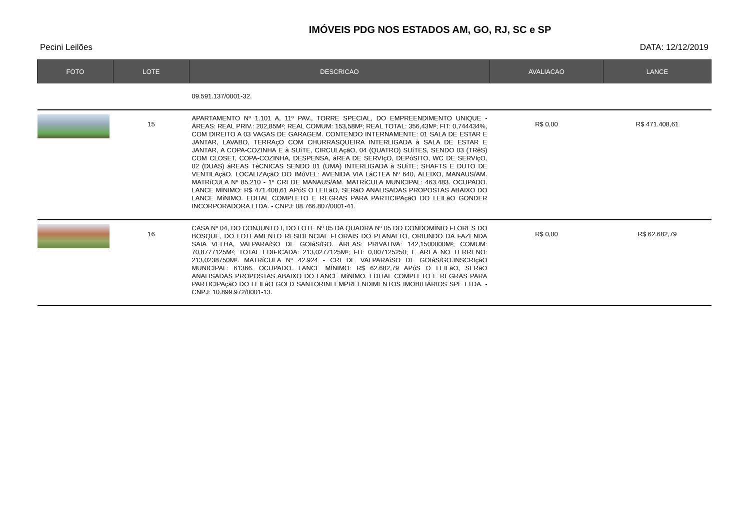IMÓVEIS PDG NOS ESTADOS AM, GO, RJ, SC e SP
Pecini Leilões DATA: 12/12/2019
| FOTO | LOTE | DESCRICAO | AVALIACAO | LANCE |
| --- | --- | --- | --- | --- |
| | | 09.591.137/0001-32. | | |
| | 15 | APARTAMENTO Nº 1.101 A, 11º PAV., TORRE SPECIAL, DO EMPREENDIMENTO UNIQUE - ÁREAS: REAL PRIV.: 202,85M²; REAL COMUM: 153,58M²; REAL TOTAL: 356,43M²; FIT: 0,744434%, COM DIREITO A 03 VAGAS DE GARAGEM. CONTENDO INTERNAMENTE: 01 SALA DE ESTAR E JANTAR, LAVABO, TERRAçO COM CHURRASQUEIRA INTERLIGADA à SALA DE ESTAR E JANTAR, A COPA-COZINHA E à SUíTE, CIRCULAçãO, 04 (QUATRO) SUíTES, SENDO 03 (TRêS) COM CLOSET, COPA-COZINHA, DESPENSA, áREA DE SERVIçO, DEPóSITO, WC DE SERVIçO, 02 (DUAS) áREAS TéCNICAS SENDO 01 (UMA) INTERLIGADA à SUíTE; SHAFTS E DUTO DE VENTILAçãO. LOCALIZAçãO DO IMóVEL: AVENIDA VIA LáCTEA Nº 640, ALEIXO, MANAUS/AM. MATRíCULA Nº 85.210 - 1º CRI DE MANAUS/AM. MATRíCULA MUNICIPAL: 463.483. OCUPADO. LANCE MÍNIMO: R$ 471.408,61 APóS O LEILãO, SERãO ANALISADAS PROPOSTAS ABAIXO DO LANCE MíNIMO. EDITAL COMPLETO E REGRAS PARA PARTICIPAçãO DO LEILãO GONDER INCORPORADORA LTDA. - CNPJ: 08.766.807/0001-41. | R$ 0,00 | R$ 471.408,61 |
| | 16 | CASA Nº 04, DO CONJUNTO I, DO LOTE Nº 05 DA QUADRA Nº 05 DO CONDOMÍNIO FLORES DO BOSQUE, DO LOTEAMENTO RESIDENCIAL FLORAIS DO PLANALTO, ORIUNDO DA FAZENDA SAIA VELHA, VALPARAíSO DE GOIáS/GO. ÁREAS: PRIVATIVA: 142,1500000M²; COMUM: 70,8777125M²; TOTAL EDIFICADA: 213,0277125M²; FIT: 0,007125250; E ÁREA NO TERRENO: 213,0238750M². MATRíCULA Nº 42.924 - CRI DE VALPARAíSO DE GOIáS/GO.INSCRIçãO MUNICIPAL: 61366. OCUPADO. LANCE MÍNIMO: R$ 62.682,79 APóS O LEILãO, SERãO ANALISADAS PROPOSTAS ABAIXO DO LANCE MíNIMO. EDITAL COMPLETO E REGRAS PARA PARTICIPAçãO DO LEILãO GOLD SANTORINI EMPREENDIMENTOS IMOBILIÁRIOS SPE LTDA. - CNPJ: 10.899.972/0001-13. | R$ 0,00 | R$ 62.682,79 |